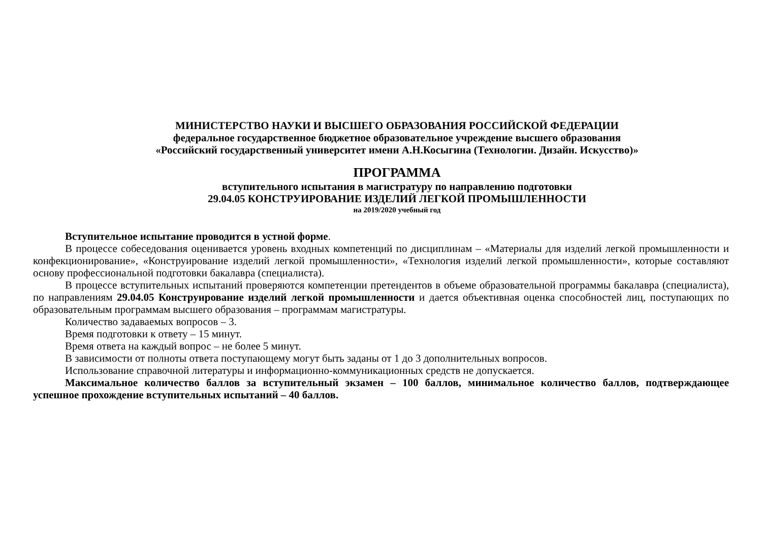МИНИСТЕРСТВО НАУКИ И ВЫСШЕГО ОБРАЗОВАНИЯ РОССИЙСКОЙ ФЕДЕРАЦИИ
федеральное государственное бюджетное образовательное учреждение высшего образования
«Российский государственный университет имени А.Н.Косыгина (Технологии. Дизайн. Искусство)»
ПРОГРАММА
вступительного испытания в магистратуру по направлению подготовки
29.04.05 КОНСТРУИРОВАНИЕ ИЗДЕЛИЙ ЛЕГКОЙ ПРОМЫШЛЕННОСТИ
на 2019/2020 учебный год
Вступительное испытание проводится в устной форме.
В процессе собеседования оценивается уровень входных компетенций по дисциплинам – «Материалы для изделий легкой промышленности и конфекционирование», «Конструирование изделий легкой промышленности», «Технология изделий легкой промышленности», которые составляют основу профессиональной подготовки бакалавра (специалиста).
В процессе вступительных испытаний проверяются компетенции претендентов в объеме образовательной программы бакалавра (специалиста), по направлениям 29.04.05 Конструирование изделий легкой промышленности и дается объективная оценка способностей лиц, поступающих по образовательным программам высшего образования – программам магистратуры.
Количество задаваемых вопросов – 3.
Время подготовки к ответу – 15 минут.
Время ответа на каждый вопрос – не более 5 минут.
В зависимости от полноты ответа поступающему могут быть заданы от 1 до 3 дополнительных вопросов.
Использование справочной литературы и информационно-коммуникационных средств не допускается.
Максимальное количество баллов за вступительный экзамен – 100 баллов, минимальное количество баллов, подтверждающее успешное прохождение вступительных испытаний – 40 баллов.